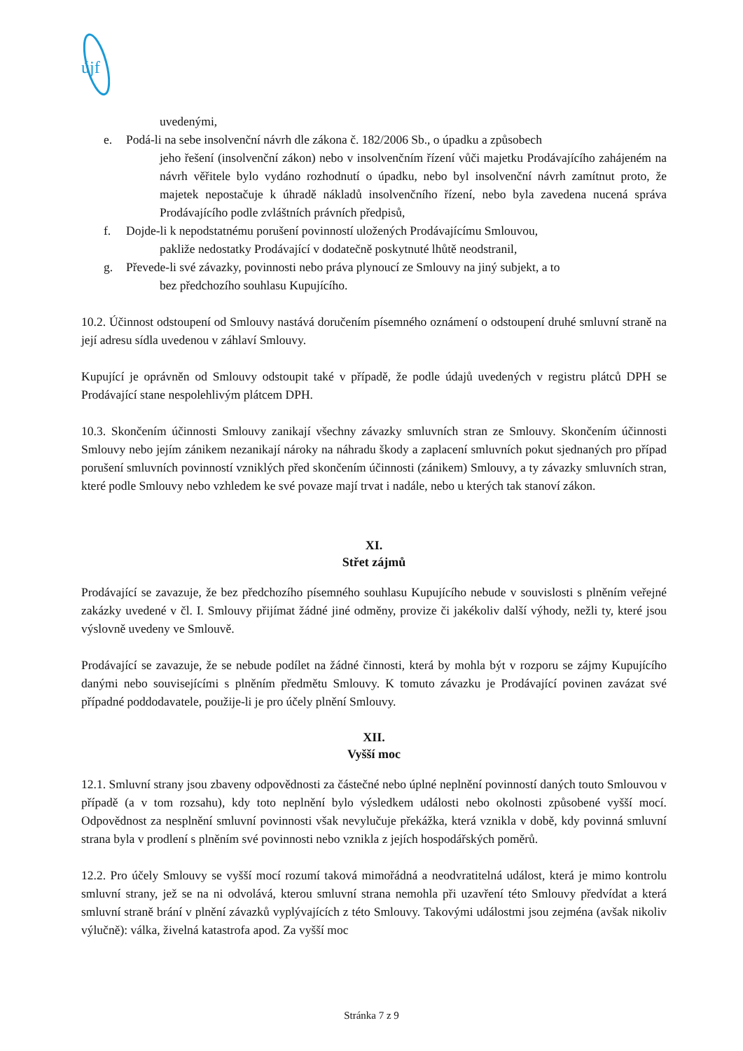újf
uvedenými,
e. Podá-li na sebe insolvenční návrh dle zákona č. 182/2006 Sb., o úpadku a způsobech
jeho řešení (insolvenční zákon) nebo v insolvenčním řízení vůči majetku Prodávajícího zahájeném na návrh věřitele bylo vydáno rozhodnutí o úpadku, nebo byl insolvenční návrh zamítnut proto, že majetek nepostačuje k úhradě nákladů insolvenčního řízení, nebo byla zavedena nucená správa Prodávajícího podle zvláštních právních předpisů,
f. Dojde-li k nepodstatnému porušení povinností uložených Prodávajícímu Smlouvou,
pakliže nedostatky Prodávající v dodatečně poskytnuté lhůtě neodstranil,
g. Převede-li své závazky, povinnosti nebo práva plynoucí ze Smlouvy na jiný subjekt, a to
bez předchozího souhlasu Kupujícího.
10.2. Účinnost odstoupení od Smlouvy nastává doručením písemného oznámení o odstoupení druhé smluvní straně na její adresu sídla uvedenou v záhlaví Smlouvy.
Kupující je oprávněn od Smlouvy odstoupit také v případě, že podle údajů uvedených v registru plátců DPH se Prodávající stane nespolehlivým plátcem DPH.
10.3. Skončením účinnosti Smlouvy zanikají všechny závazky smluvních stran ze Smlouvy. Skončením účinnosti Smlouvy nebo jejím zánikem nezanikají nároky na náhradu škody a zaplacení smluvních pokut sjednaných pro případ porušení smluvních povinností vzniklých před skončením účinnosti (zánikem) Smlouvy, a ty závazky smluvních stran, které podle Smlouvy nebo vzhledem ke své povaze mají trvat i nadále, nebo u kterých tak stanoví zákon.
XI.
Střet zájmů
Prodávající se zavazuje, že bez předchozího písemného souhlasu Kupujícího nebude v souvislosti s plněním veřejné zakázky uvedené v čl. I. Smlouvy přijímat žádné jiné odměny, provize či jakékoliv další výhody, nežli ty, které jsou výslovně uvedeny ve Smlouvě.
Prodávající se zavazuje, že se nebude podílet na žádné činnosti, která by mohla být v rozporu se zájmy Kupujícího danými nebo souvisejícími s plněním předmětu Smlouvy. K tomuto závazku je Prodávající povinen zavázat své případné poddodavatele, použije-li je pro účely plnění Smlouvy.
XII.
Vyšší moc
12.1. Smluvní strany jsou zbaveny odpovědnosti za částečné nebo úplné neplnění povinností daných touto Smlouvou v případě (a v tom rozsahu), kdy toto neplnění bylo výsledkem události nebo okolnosti způsobené vyšší mocí. Odpovědnost za nesplnění smluvní povinnosti však nevylučuje překážka, která vznikla v době, kdy povinná smluvní strana byla v prodlení s plněním své povinnosti nebo vznikla z jejích hospodářských poměrů.
12.2. Pro účely Smlouvy se vyšší mocí rozumí taková mimořádná a neodvratitelná událost, která je mimo kontrolu smluvní strany, jež se na ni odvolává, kterou smluvní strana nemohla při uzavření této Smlouvy předvídat a která smluvní straně brání v plnění závazků vyplývajících z této Smlouvy. Takovými událostmi jsou zejména (avšak nikoliv výlučně): válka, živelná katastrofa apod. Za vyšší moc
Stránka 7 z 9